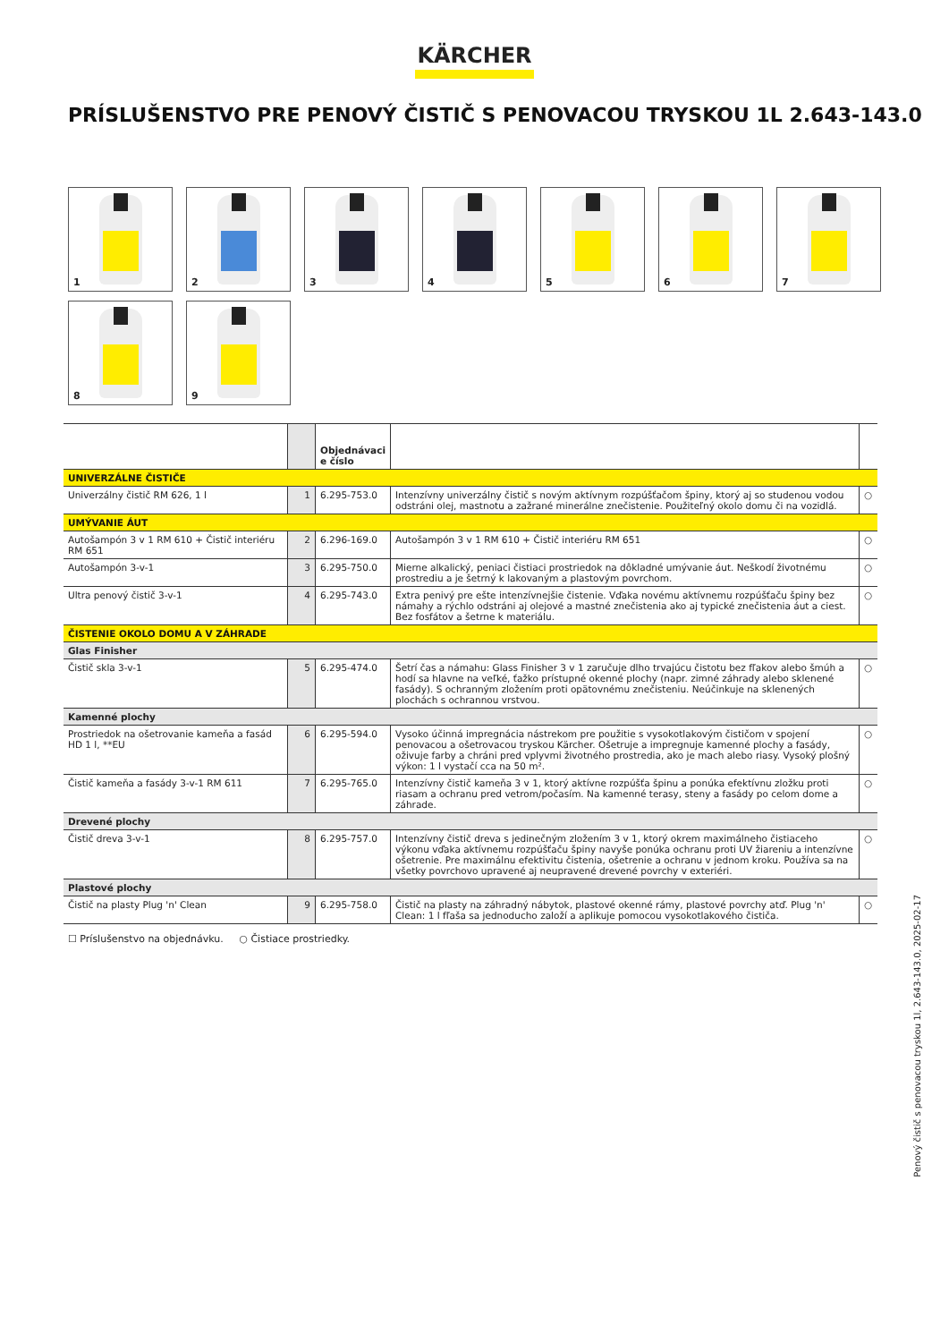KÄRCHER
PRÍSLUŠENSTVO PRE PENOVÝ ČISTIČ S PENOVACOU TRYSKOU 1L 2.643-143.0
1
2
3
4
5
6
7
8
9
| | | Objednávaci e číslo | | |
| --- | --- | --- | --- | --- |
| UNIVERZÁLNE ČISTIČE | | | | |
| Univerzálny čistič RM 626, 1 l | 1 | 6.295-753.0 | Intenzívny univerzálny čistič s novým aktívnym rozpúšťačom špiny, ktorý aj so studenou vodou odstráni olej, mastnotu a zažrané minerálne znečistenie. Použiteľný okolo domu či na vozidlá. | ○ |
| UMÝVANIE ÁUT | | | | |
| Autošampón 3 v 1 RM 610 + Čistič interiéru RM 651 | 2 | 6.296-169.0 | Autošampón 3 v 1 RM 610 + Čistič interiéru RM 651 | ○ |
| Autošampón 3-v-1 | 3 | 6.295-750.0 | Mierne alkalický, peniaci čistiaci prostriedok na dôkladné umývanie áut. Neškodí životnému prostrediu a je šetrný k lakovaným a plastovým povrchom. | ○ |
| Ultra penový čistič 3-v-1 | 4 | 6.295-743.0 | Extra penivý pre ešte intenzívnejšie čistenie. Vďaka novému aktívnemu rozpúšťaču špiny bez námahy a rýchlo odstráni aj olejové a mastné znečistenia ako aj typické znečistenia áut a ciest. Bez fosfátov a šetrne k materiálu. | ○ |
| ČISTENIE OKOLO DOMU A V ZÁHRADE | | | | |
| Glas Finisher | | | | |
| Čistič skla 3-v-1 | 5 | 6.295-474.0 | Šetrí čas a námahu: Glass Finisher 3 v 1 zaručuje dlho trvajúcu čistotu bez fľakov alebo šmúh a hodí sa hlavne na veľké, ťažko prístupné okenné plochy (napr. zimné záhrady alebo sklenené fasády). S ochranným zložením proti opätovnému znečisteniu. Neúčinkuje na sklenených plochách s ochrannou vrstvou. | ○ |
| Kamenné plochy | | | | |
| Prostriedok na ošetrovanie kameňa a fasád HD 1 l, **EU | 6 | 6.295-594.0 | Vysoko účinná impregnácia nástrekom pre použitie s vysokotlakovým čističom v spojení penovacou a ošetrovacou tryskou Kärcher. Ošetruje a impregnuje kamenné plochy a fasády, oživuje farby a chráni pred vplyvmi životného prostredia, ako je mach alebo riasy. Vysoký plošný výkon: 1 l vystačí cca na 50 m². | ○ |
| Čistič kameňa a fasády 3-v-1 RM 611 | 7 | 6.295-765.0 | Intenzívny čistič kameňa 3 v 1, ktorý aktívne rozpúšťa špinu a ponúka efektívnu zložku proti riasam a ochranu pred vetrom/počasím. Na kamenné terasy, steny a fasády po celom dome a záhrade. | ○ |
| Drevené plochy | | | | |
| Čistič dreva 3-v-1 | 8 | 6.295-757.0 | Intenzívny čistič dreva s jedinečným zložením 3 v 1, ktorý okrem maximálneho čistiaceho výkonu vďaka aktívnemu rozpúšťaču špiny navyše ponúka ochranu proti UV žiareniu a intenzívne ošetrenie. Pre maximálnu efektivitu čistenia, ošetrenie a ochranu v jednom kroku. Používa sa na všetky povrchovo upravené aj neupravené drevené povrchy v exteriéri. | ○ |
| Plastové plochy | | | | |
| Čistič na plasty Plug 'n' Clean | 9 | 6.295-758.0 | Čistič na plasty na záhradný nábytok, plastové okenné rámy, plastové povrchy atď. Plug 'n' Clean: 1 l fľaša sa jednoducho založí a aplikuje pomocou vysokotlakového čističa. | ○ |
☐ Príslušenstvo na objednávku. ○ Čistiace prostriedky.
Penový čistič s penovacou tryskou 1l, 2.643-143.0, 2025-02-17